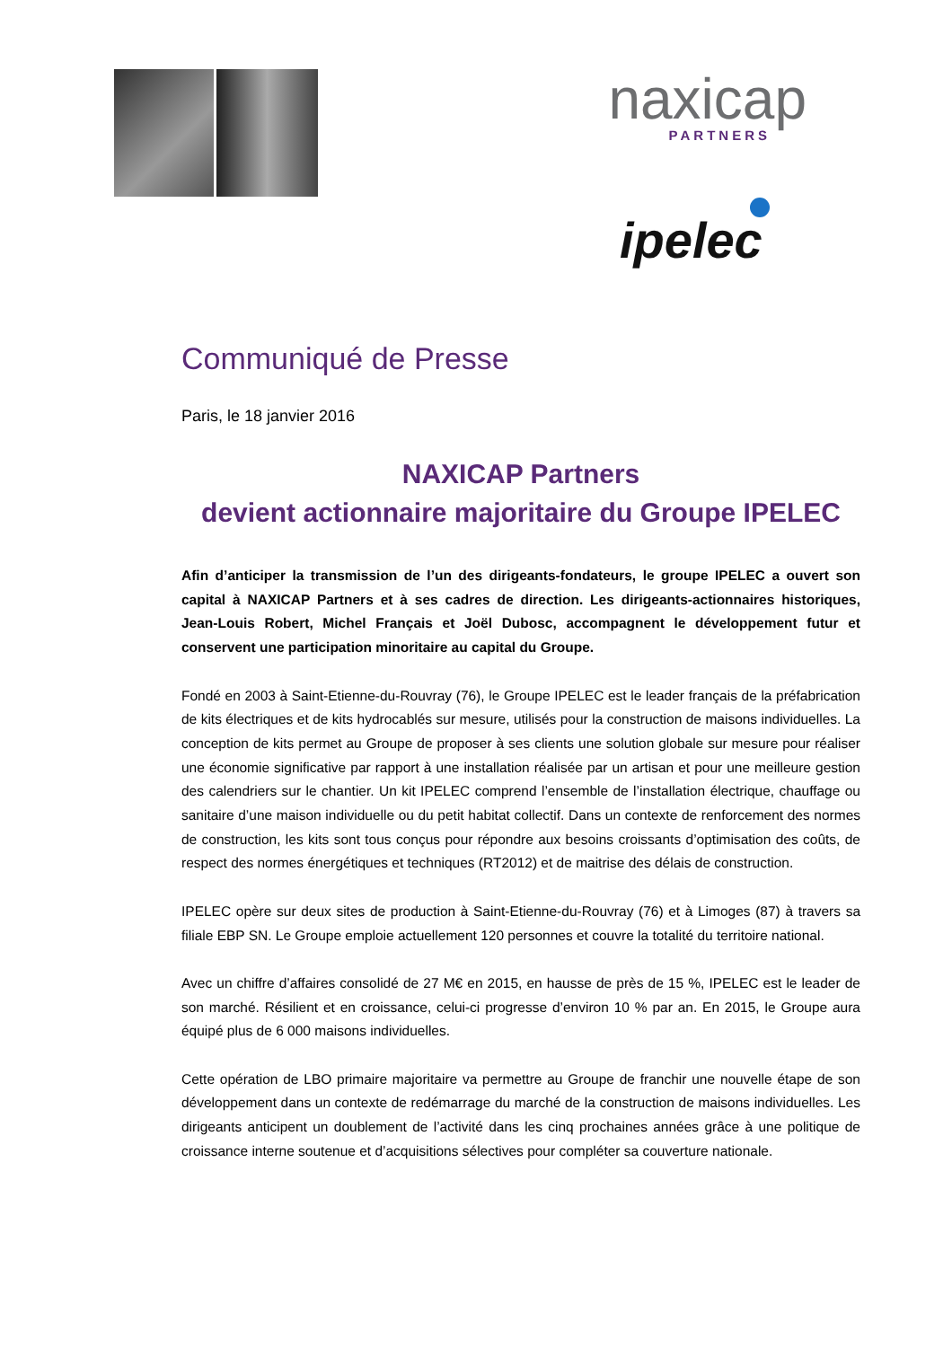naxicap
PARTNERS
ipelec
Communiqué de Presse
Paris, le 18 janvier 2016
NAXICAP Partners
devient actionnaire majoritaire du Groupe IPELEC
Afin d’anticiper la transmission de l’un des dirigeants-fondateurs, le groupe IPELEC a ouvert son capital à NAXICAP Partners et à ses cadres de direction. Les dirigeants-actionnaires historiques, Jean-Louis Robert, Michel Français et Joël Dubosc, accompagnent le développement futur et conservent une participation minoritaire au capital du Groupe.
Fondé en 2003 à Saint-Etienne-du-Rouvray (76), le Groupe IPELEC est le leader français de la préfabrication de kits électriques et de kits hydrocablés sur mesure, utilisés pour la construction de maisons individuelles. La conception de kits permet au Groupe de proposer à ses clients une solution globale sur mesure pour réaliser une économie significative par rapport à une installation réalisée par un artisan et pour une meilleure gestion des calendriers sur le chantier. Un kit IPELEC comprend l’ensemble de l’installation électrique, chauffage ou sanitaire d’une maison individuelle ou du petit habitat collectif. Dans un contexte de renforcement des normes de construction, les kits sont tous conçus pour répondre aux besoins croissants d’optimisation des coûts, de respect des normes énergétiques et techniques (RT2012) et de maitrise des délais de construction.
IPELEC opère sur deux sites de production à Saint-Etienne-du-Rouvray (76) et à Limoges (87) à travers sa filiale EBP SN. Le Groupe emploie actuellement 120 personnes et couvre la totalité du territoire national.
Avec un chiffre d’affaires consolidé de 27 M€ en 2015, en hausse de près de 15 %, IPELEC est le leader de son marché. Résilient et en croissance, celui-ci progresse d’environ 10 % par an. En 2015, le Groupe aura équipé plus de 6 000 maisons individuelles.
Cette opération de LBO primaire majoritaire va permettre au Groupe de franchir une nouvelle étape de son développement dans un contexte de redémarrage du marché de la construction de maisons individuelles. Les dirigeants anticipent un doublement de l’activité dans les cinq prochaines années grâce à une politique de croissance interne soutenue et d’acquisitions sélectives pour compléter sa couverture nationale.